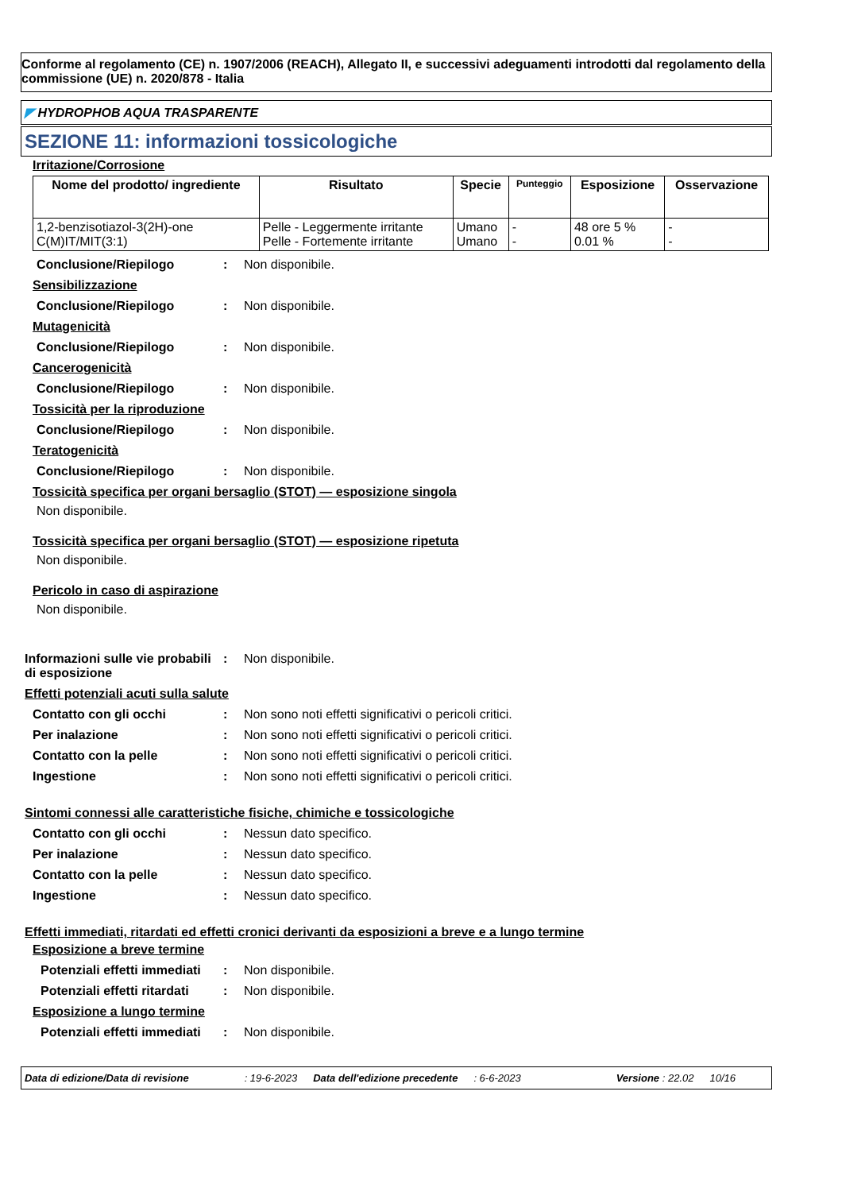Conforme al regolamento (CE) n. 1907/2006 (REACH), Allegato II, e successivi adeguamenti introdotti dal regolamento della commissione (UE) n. 2020/878 - Italia
◤ HYDROPHOB AQUA TRASPARENTE
SEZIONE 11: informazioni tossicologiche
Irritazione/Corrosione
| Nome del prodotto/ ingrediente | Risultato | Specie | Punteggio | Esposizione | Osservazione |
| --- | --- | --- | --- | --- | --- |
| 1,2-benzisotiazol-3(2H)-one C(M)IT/MIT(3:1) | Pelle - Leggermente irritante Pelle - Fortemente irritante | Umano Umano | - - | 48 ore 5 % 0.01 % | - - |
Conclusione/Riepilogo: Non disponibile.
Sensibilizzazione
Conclusione/Riepilogo: Non disponibile.
Mutagenicità
Conclusione/Riepilogo: Non disponibile.
Cancerogenicità
Conclusione/Riepilogo: Non disponibile.
Tossicità per la riproduzione
Conclusione/Riepilogo: Non disponibile.
Teratogenicità
Conclusione/Riepilogo: Non disponibile.
Tossicità specifica per organi bersaglio (STOT) — esposizione singola
Non disponibile.
Tossicità specifica per organi bersaglio (STOT) — esposizione ripetuta
Non disponibile.
Pericolo in caso di aspirazione
Non disponibile.
Informazioni sulle vie probabili di esposizione: Non disponibile.
Effetti potenziali acuti sulla salute
Contatto con gli occhi: Non sono noti effetti significativi o pericoli critici.
Per inalazione: Non sono noti effetti significativi o pericoli critici.
Contatto con la pelle: Non sono noti effetti significativi o pericoli critici.
Ingestione: Non sono noti effetti significativi o pericoli critici.
Sintomi connessi alle caratteristiche fisiche, chimiche e tossicologiche
Contatto con gli occhi: Nessun dato specifico.
Per inalazione: Nessun dato specifico.
Contatto con la pelle: Nessun dato specifico.
Ingestione: Nessun dato specifico.
Effetti immediati, ritardati ed effetti cronici derivanti da esposizioni a breve e a lungo termine
Esposizione a breve termine
Potenziali effetti immediati: Non disponibile.
Potenziali effetti ritardati: Non disponibile.
Esposizione a lungo termine
Potenziali effetti immediati: Non disponibile.
Data di edizione/Data di revisione: 19-6-2023 Data dell'edizione precedente: 6-6-2023 Versione : 22.02 10/16